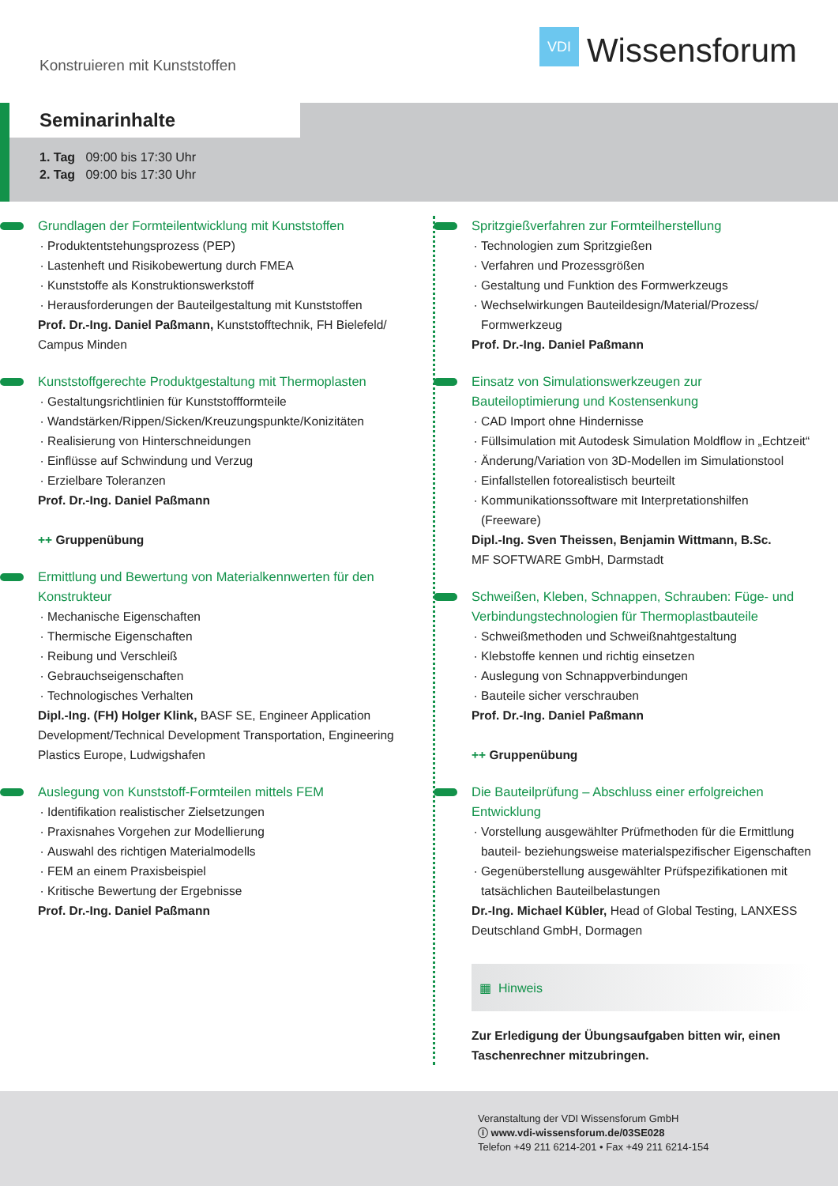Konstruieren mit Kunststoffen
VDI
Wissensforum
Seminarinhalte
1. Tag 09:00 bis 17:30 Uhr
2. Tag 09:00 bis 17:30 Uhr
Grundlagen der Formteilentwicklung mit Kunststoffen
Produktentstehungsprozess (PEP)
Lastenheft und Risikobewertung durch FMEA
Kunststoffe als Konstruktionswerkstoff
Herausforderungen der Bauteilgestaltung mit Kunststoffen
Prof. Dr.-Ing. Daniel Paßmann, Kunststofftechnik, FH Bielefeld/ Campus Minden
Kunststoffgerechte Produktgestaltung mit Thermoplasten
Gestaltungsrichtlinien für Kunststoffformteile
Wandstärken/Rippen/Sicken/Kreuzungspunkte/Konizitäten
Realisierung von Hinterschneidungen
Einflüsse auf Schwindung und Verzug
Erzielbare Toleranzen
Prof. Dr.-Ing. Daniel Paßmann
++ Gruppenübung
Ermittlung und Bewertung von Materialkennwerten für den Konstrukteur
Mechanische Eigenschaften
Thermische Eigenschaften
Reibung und Verschleiß
Gebrauchseigenschaften
Technologisches Verhalten
Dipl.-Ing. (FH) Holger Klink, BASF SE, Engineer Application Development/Technical Development Transportation, Engineering Plastics Europe, Ludwigshafen
Auslegung von Kunststoff-Formteilen mittels FEM
Identifikation realistischer Zielsetzungen
Praxisnahes Vorgehen zur Modellierung
Auswahl des richtigen Materialmodells
FEM an einem Praxisbeispiel
Kritische Bewertung der Ergebnisse
Prof. Dr.-Ing. Daniel Paßmann
Spritzgießverfahren zur Formteilherstellung
Technologien zum Spritzgießen
Verfahren und Prozessgrößen
Gestaltung und Funktion des Formwerkzeugs
Wechselwirkungen Bauteildesign/Material/Prozess/ Formwerkzeug
Prof. Dr.-Ing. Daniel Paßmann
Einsatz von Simulationswerkzeugen zur Bauteiloptimierung und Kostensenkung
CAD Import ohne Hindernisse
Füllsimulation mit Autodesk Simulation Moldflow in „Echtzeit“
Änderung/Variation von 3D-Modellen im Simulationstool
Einfallstellen fotorealistisch beurteilt
Kommunikationssoftware mit Interpretationshilfen (Freeware)
Dipl.-Ing. Sven Theissen, Benjamin Wittmann, B.Sc.
MF SOFTWARE GmbH, Darmstadt
Schweißen, Kleben, Schnappen, Schrauben: Füge- und Verbindungstechnologien für Thermoplastbauteile
Schweißmethoden und Schweißnahtgestaltung
Klebstoffe kennen und richtig einsetzen
Auslegung von Schnappverbindungen
Bauteile sicher verschrauben
Prof. Dr.-Ing. Daniel Paßmann
++ Gruppenübung
Die Bauteilprüfung – Abschluss einer erfolgreichen Entwicklung
Vorstellung ausgewählter Prüfmethoden für die Ermittlung bauteil- beziehungsweise materialspezifischer Eigenschaften
Gegenüberstellung ausgewählter Prüfspezifikationen mit tatsächlichen Bauteilbelastungen
Dr.-Ing. Michael Kübler, Head of Global Testing, LANXESS Deutschland GmbH, Dormagen
▦ Hinweis
Zur Erledigung der Übungsaufgaben bitten wir, einen Taschen­rechner mitzubringen.
Veranstaltung der VDI Wissensforum GmbH
ⓘ www.vdi-wissensforum.de/03SE028
Telefon +49 211 6214-201 • Fax +49 211 6214-154